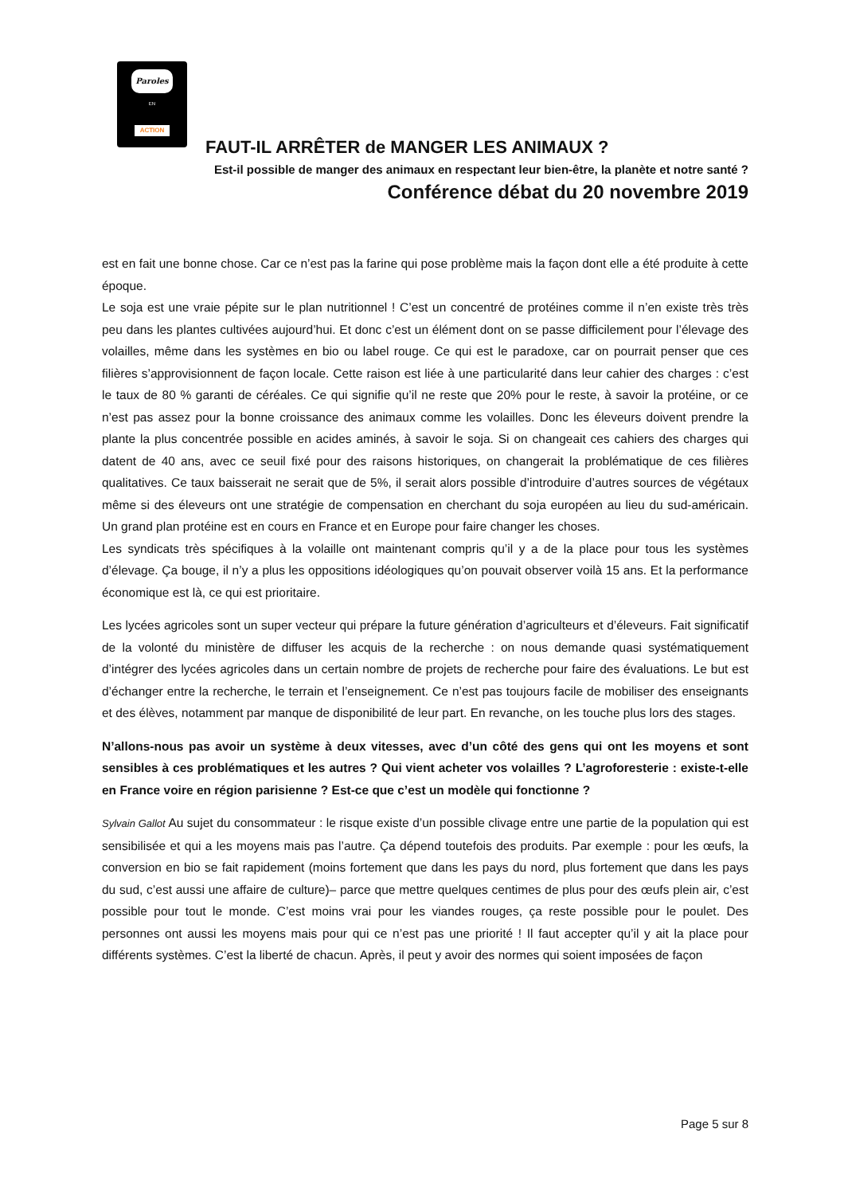Paroles
EN
ACTION
FAUT-IL ARRÊTER de MANGER LES ANIMAUX ?
Est-il possible de manger des animaux en respectant leur bien-être, la planète et notre santé ?
Conférence débat du 20 novembre 2019
est en fait une bonne chose. Car ce n’est pas la farine qui pose problème mais la façon dont elle a été produite à cette époque.
Le soja est une vraie pépite sur le plan nutritionnel ! C’est un concentré de protéines comme il n’en existe très très peu dans les plantes cultivées aujourd’hui. Et donc c’est un élément dont on se passe difficilement pour l’élevage des volailles, même dans les systèmes en bio ou label rouge. Ce qui est le paradoxe, car on pourrait penser que ces filières s’approvisionnent de façon locale. Cette raison est liée à une particularité dans leur cahier des charges : c’est le taux de 80 % garanti de céréales. Ce qui signifie qu’il ne reste que 20% pour le reste, à savoir la protéine, or ce n’est pas assez pour la bonne croissance des animaux comme les volailles. Donc les éleveurs doivent prendre la plante la plus concentrée possible en acides aminés, à savoir le soja. Si on changeait ces cahiers des charges qui datent de 40 ans, avec ce seuil fixé pour des raisons historiques, on changerait la problématique de ces filières qualitatives. Ce taux baisserait ne serait que de 5%, il serait alors possible d’introduire d’autres sources de végétaux même si des éleveurs ont une stratégie de compensation en cherchant du soja européen au lieu du sud-américain. Un grand plan protéine est en cours en France et en Europe pour faire changer les choses.
Les syndicats très spécifiques à la volaille ont maintenant compris qu’il y a de la place pour tous les systèmes d’élevage. Ça bouge, il n’y a plus les oppositions idéologiques qu’on pouvait observer voilà 15 ans. Et la performance économique est là, ce qui est prioritaire.
Les lycées agricoles sont un super vecteur qui prépare la future génération d’agriculteurs et d’éleveurs. Fait significatif de la volonté du ministère de diffuser les acquis de la recherche : on nous demande quasi systématiquement d’intégrer des lycées agricoles dans un certain nombre de projets de recherche pour faire des évaluations. Le but est d’échanger entre la recherche, le terrain et l’enseignement. Ce n’est pas toujours facile de mobiliser des enseignants et des élèves, notamment par manque de disponibilité de leur part. En revanche, on les touche plus lors des stages.
N’allons-nous pas avoir un système à deux vitesses, avec d’un côté des gens qui ont les moyens et sont sensibles à ces problématiques et les autres ? Qui vient acheter vos volailles ? L’agroforesterie : existe-t-elle en France voire en région parisienne ? Est-ce que c’est un modèle qui fonctionne ?
Sylvain Gallot Au sujet du consommateur : le risque existe d’un possible clivage entre une partie de la population qui est sensibilisée et qui a les moyens mais pas l’autre. Ça dépend toutefois des produits. Par exemple : pour les œufs, la conversion en bio se fait rapidement (moins fortement que dans les pays du nord, plus fortement que dans les pays du sud, c’est aussi une affaire de culture)– parce que mettre quelques centimes de plus pour des œufs plein air, c’est possible pour tout le monde. C’est moins vrai pour les viandes rouges, ça reste possible pour le poulet. Des personnes ont aussi les moyens mais pour qui ce n’est pas une priorité ! Il faut accepter qu’il y ait la place pour différents systèmes. C’est la liberté de chacun. Après, il peut y avoir des normes qui soient imposées de façon
Page 5 sur 8